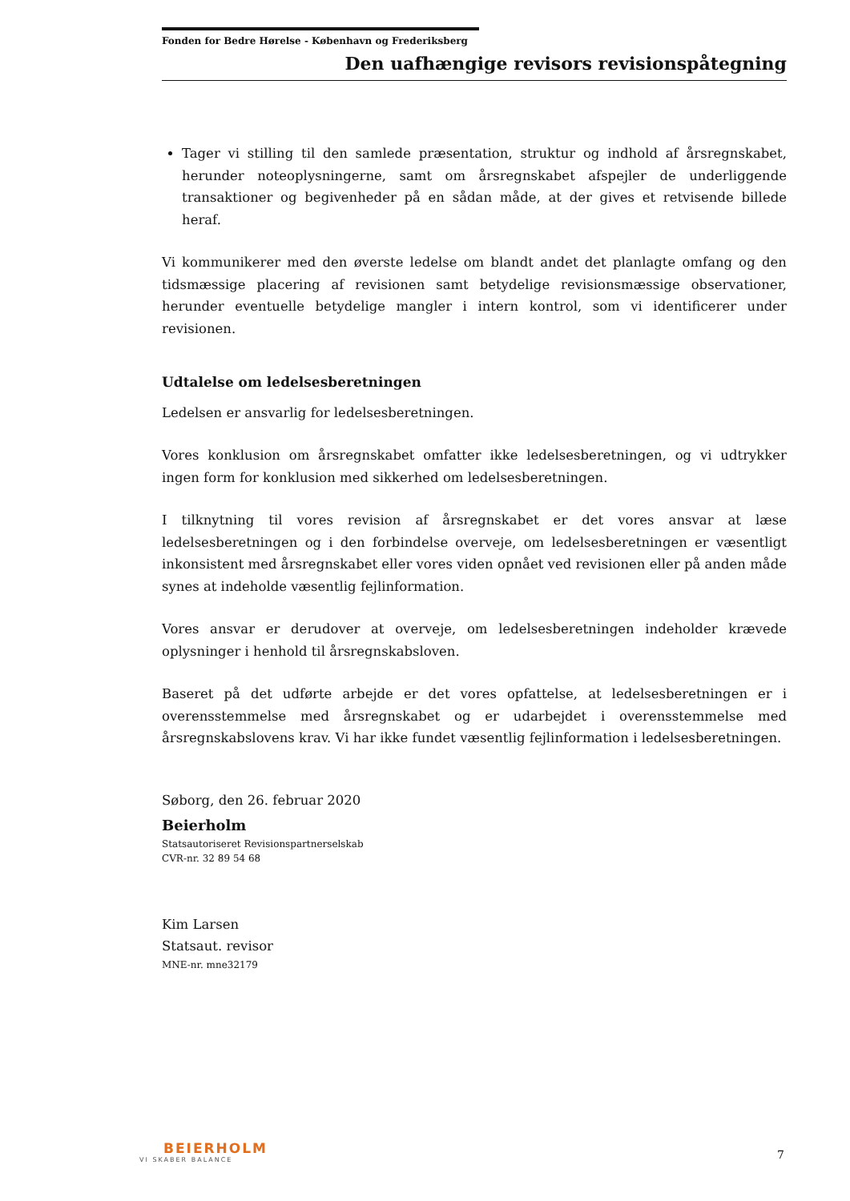Fonden for Bedre Hørelse - København og Frederiksberg
Den uafhængige revisors revisionspåtegning
Tager vi stilling til den samlede præsentation, struktur og indhold af årsregnskabet, herunder noteoplysningerne, samt om årsregnskabet afspejler de underliggende transaktioner og begivenheder på en sådan måde, at der gives et retvisende billede heraf.
Vi kommunikerer med den øverste ledelse om blandt andet det planlagte omfang og den tidsmæssige placering af revisionen samt betydelige revisionsmæssige observationer, herunder eventuelle betydelige mangler i intern kontrol, som vi identificerer under revisionen.
Udtalelse om ledelsesberetningen
Ledelsen er ansvarlig for ledelsesberetningen.
Vores konklusion om årsregnskabet omfatter ikke ledelsesberetningen, og vi udtrykker ingen form for konklusion med sikkerhed om ledelsesberetningen.
I tilknytning til vores revision af årsregnskabet er det vores ansvar at læse ledelsesberetningen og i den forbindelse overveje, om ledelsesberetningen er væsentligt inkonsistent med årsregnskabet eller vores viden opnået ved revisionen eller på anden måde synes at indeholde væsentlig fejlinformation.
Vores ansvar er derudover at overveje, om ledelsesberetningen indeholder krævede oplysninger i henhold til årsregnskabsloven.
Baseret på det udførte arbejde er det vores opfattelse, at ledelsesberetningen er i overensstemmelse med årsregnskabet og er udarbejdet i overensstemmelse med årsregnskabslovens krav. Vi har ikke fundet væsentlig fejlinformation i ledelsesberetningen.
Søborg, den 26. februar 2020
Beierholm
Statsautoriseret Revisionspartnerselskab
CVR-nr. 32 89 54 68
Kim Larsen
Statsaut. revisor
MNE-nr. mne32179
BEIERHOLM
VI SKABER BALANCE
7